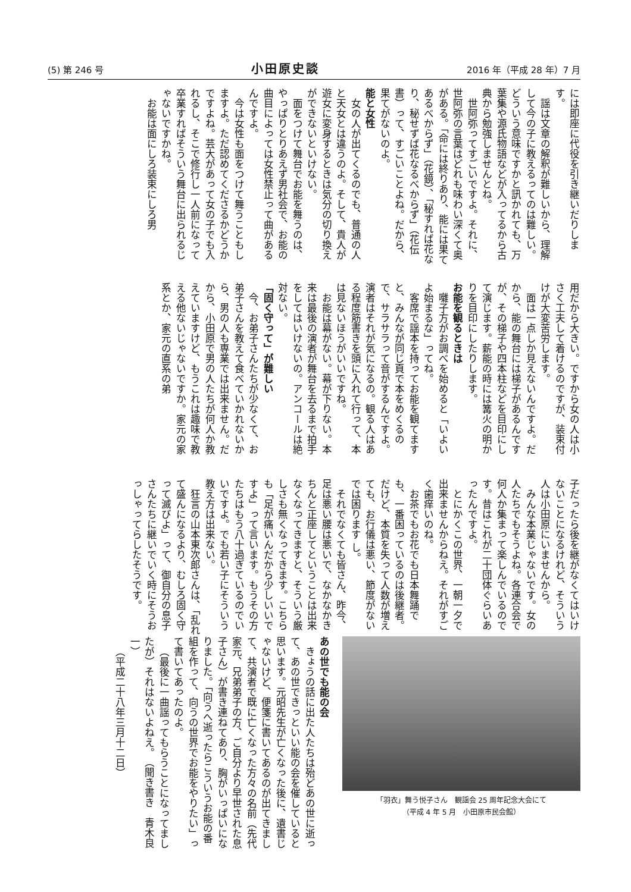(5) 第 246 号 小田原史談 2016 年（平成 28 年）7 月
には即座に代役を引き継いだりします。
謡は文章の解釈が難しいから、理解して今の子に教えるってのは難しい。どういう意味ですかと訊かれても、万葉集や源氏物語などが入ってるから古典から勉強しませんとね。
世阿弥ってすごいですよ。それに、世阿弥の言葉はどれも味わい深くて奥がある。「命には終りあり、能には果てあるべからず」（花鏡）、「秘すれば花なり、秘せずば花なるべからず」（花伝書）って、すごいことよね。だから、果てがないのよ。
能と女性
女の人が出てくるのでも、普通の人と天女とは違うのよ。そして、貴人が遊女に変身するときは気分の切り換えができないといけない。
面をつけて舞台でお能を舞うのは、やっぱりとりあえず男社会で、お能の曲目によっては女性禁止って曲があるんですよ。
今は女性も面をつけて舞うこともしますよ。ただ認めてくださるかどうかですよね。芸大があって女の子でも入れるし、そこで修行し一人前になって卒業すればそういう舞台に出られるじゃないですかね。
お能は面にしろ装束にしろ男
用だから大きい。ですから女の人は小さく工夫して着けるのですが、装束付けが大変苦労します。
面は一点しか見えないんですよ。だから、能の舞台には梯子があるんですが、その梯子や四本柱などを目印にして演じます。薪能の時には篝火の明かりを目印にしたりします。
お能を観るときは
囃子方がお調べを始めると「いよいよ始まるな」ってね。
客席で謡本を持ってお能を観てますと、みんなが同じ頁で本をめくるので、サラサラって音がするんですよ。演者はそれが気になるの。観る人はある程度筋書きを頭に入れて行って、本は見ないほうがいいですね。
お能は幕がない。幕が下りない。本来は最後の演者が舞台を去るまで拍手をしてはいけないの。アンコールは絶対ない。
「固く守って」が難しい
今、お弟子さんたちが少なくて、お弟子さんを教えて食べていかれないから、男の人も専業では出来ません。だから、小田原で男の人たちが何人か教えていますけど、もうこれは趣味で教える他ないじゃないですか。家元の家系とか、家元の直系の弟
子だったら後を継がなくてはいけないことになるけれど、そういう人は小田原にいませんから。
みんな本業じゃないです。女の人たちでもそうよね。各連合会で何人か集まって楽しんでいるのです。昔はこれが二十団体ぐらいあったんですよ。
とにかくこの世界、一朝一夕で出来ませんからねえ。それがすごく歯痒いのね。
お茶でもお花でも日本舞踊でも、一番困っているのは後継者。だけど、本質を失って人数が増えても、お行儀は悪い、節度がないでは困ります し。
それでなくても皆さん、昨今、足は悪い腰は悪いで、なかなかきちんと正座してということは出来なくなってきますと、そういう厳しさも無くなってきます。こちらも「足が痛いんだから少しいいですよ」って言います。もうその方たちはもう八十過ぎているのでいいですよ。でも若い子にそういう教え方は出来ない。
狂言の山本東次郎さんは、「乱れて盛んになるより、むしろ固く守って滅びよ」って、御自分の息子さんたちに継いでいく時にそうおっしゃってらしたそうです。
「羽衣」舞う悦子さん　観謡会 25 周年記念大会にて
（平成 4 年 5 月　小田原市民会館）
あの世でも能の会
きょうの話に出た人たちは殆どあの世に逝って、あの世できっといい能の会を催していると思います。元昭先生が亡くなった後に、遺書じゃないけど、便箋に書いてあるのが出てきまして、共演者で既に亡くなった方々の名前（先代家元、兄弟弟子の方、ご自分より早世された息子さん）が書き連ねてあり、胸がいっぱいになりました。「向うへ逝ったらこういうお能の番組を作って、向うの世界でお能をやりたい」って書いてあったのよ。
（最後に一曲謡ってもらうことになってましたが）それはないよねえ。　（聞き書き　青木良一）
（平成二十八年三月十二日）